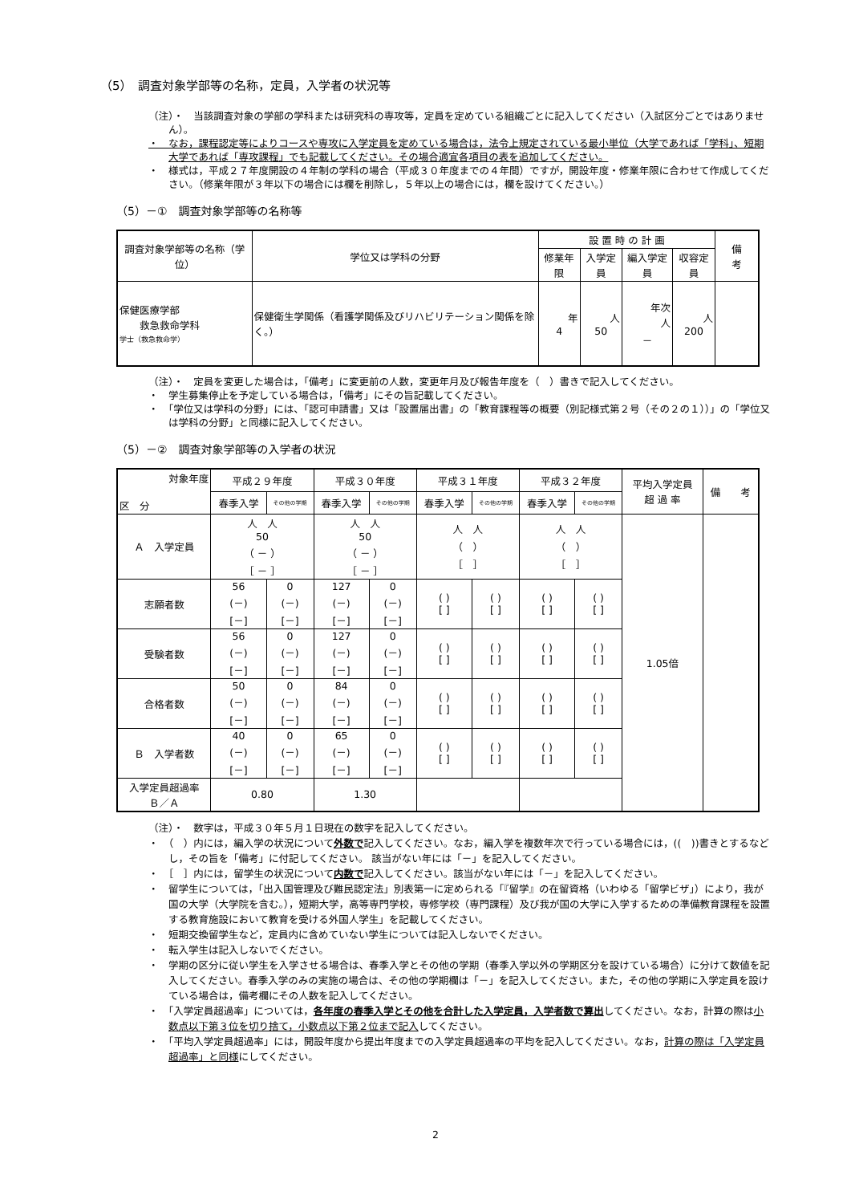（5）　調査対象学部等の名称，定員，入学者の状況等
（注）・　当該調査対象の学部の学科または研究科の専攻等，定員を定めている組織ごとに記入してください（入試区分ごとではありません）。
・　なお，課程認定等によりコースや専攻に入学定員を定めている場合は，法令上規定されている最小単位（大学であれば「学科」、短期大学であれば「専攻課程」でも記載してください。その場合適宜各項目の表を追加してください。
・　様式は，平成２７年度開設の４年制の学科の場合（平成３０年度までの４年間）ですが，開設年度・修業年限に合わせて作成してください。（修業年限が３年以下の場合には欄を削除し，５年以上の場合には，欄を設けてください。）
（5）－①　調査対象学部等の名称等
| 調査対象学部等の名称（学位） | 学位又は学科の分野 | 設 置 時 の 計 画 | | | | 備 考 |
| --- | --- | --- | --- | --- | --- | --- |
| | | 修業年限 | 入学定員 | 編入学定員 | 収容定員 | |
| 保健医療学部 救急救命学科 学士（救急救命学） | 保健衛生学関係（看護学関係及びリハビリテーション関係を除く。） | 年 4 | 人 50 | 年次 人 － | 人 200 | |
（注）・　定員を変更した場合は，「備考」に変更前の人数，変更年月及び報告年度を（　）書きで記入してください。
・　学生募集停止を予定している場合は，「備考」にその旨記載してください。
・　「学位又は学科の分野」には、「認可申請書」又は「設置届出書」の「教育課程等の概要（別記様式第２号（その２の１））」の「学位又は学科の分野」と同様に記入してください。
（5）－②　調査対象学部等の入学者の状況
| 対象年度 区 分 | 平成２９年度 | | 平成３０年度 | | 平成３１年度 | | 平成３２年度 | | 平均入学定員 超 過 率 | 備 考 |
| --- | --- | --- | --- | --- | --- | --- | --- | --- | --- | --- |
| | 春季入学 | その他の学期 | 春季入学 | その他の学期 | 春季入学 | その他の学期 | 春季入学 | その他の学期 | | |
| Ａ 入学定員 | 人 人 50 （ － ） ［ － ］ | | 人 人 50 （ － ） ［ － ］ | | 人 人 （ ） ［ ］ | | 人 人 （ ） ［ ］ | | 1.05倍 | |
| 志願者数 | 56 (－) [－] | 0 (－) [－] | 127 (－) [－] | 0 (－) [－] | ( ) [ ] | ( ) [ ] | ( ) [ ] | ( ) [ ] | | |
| 受験者数 | 56 (－) [－] | 0 (－) [－] | 127 (－) [－] | 0 (－) [－] | ( ) [ ] | ( ) [ ] | ( ) [ ] | ( ) [ ] | | |
| 合格者数 | 50 (－) [－] | 0 (－) [－] | 84 (－) [－] | 0 (－) [－] | ( ) [ ] | ( ) [ ] | ( ) [ ] | ( ) [ ] | | |
| Ｂ 入学者数 | 40 (－) [－] | 0 (－) [－] | 65 (－) [－] | 0 (－) [－] | ( ) [ ] | ( ) [ ] | ( ) [ ] | ( ) [ ] | | |
| 入学定員超過率 Ｂ／Ａ | 0.80 | | 1.30 | | | | | | | |
（注）・　数字は，平成３０年５月１日現在の数字を記入してください。
・　（　）内には，編入学の状況について外数で記入してください。なお，編入学を複数年次で行っている場合には，((　))書きとするなどし，その旨を「備考」に付記してください。 該当がない年には「－」を記入してください。
・　［　］内には，留学生の状況について内数で記入してください。該当がない年には「－」を記入してください。
・　留学生については，「出入国管理及び難民認定法」別表第一に定められる「『留学』の在留資格（いわゆる「留学ビザ」）により，我が国の大学（大学院を含む。），短期大学，高等専門学校，専修学校（専門課程）及び我が国の大学に入学するための準備教育課程を設置する教育施設において教育を受ける外国人学生」を記載してください。
・　短期交換留学生など，定員内に含めていない学生については記入しないでください。
・　転入学生は記入しないでください。
・　学期の区分に従い学生を入学させる場合は、春季入学とその他の学期（春季入学以外の学期区分を設けている場合）に分けて数値を記入してください。春季入学のみの実施の場合は、その他の学期欄は「－」を記入してください。また，その他の学期に入学定員を設けている場合は，備考欄にその人数を記入してください。
・　「入学定員超過率」については，各年度の春季入学とその他を合計した入学定員，入学者数で算出してください。なお，計算の際は小数点以下第３位を切り捨て，小数点以下第２位まで記入してください。
・　「平均入学定員超過率」には，開設年度から提出年度までの入学定員超過率の平均を記入してください。なお，計算の際は「入学定員超過率」と同様にしてください。
2